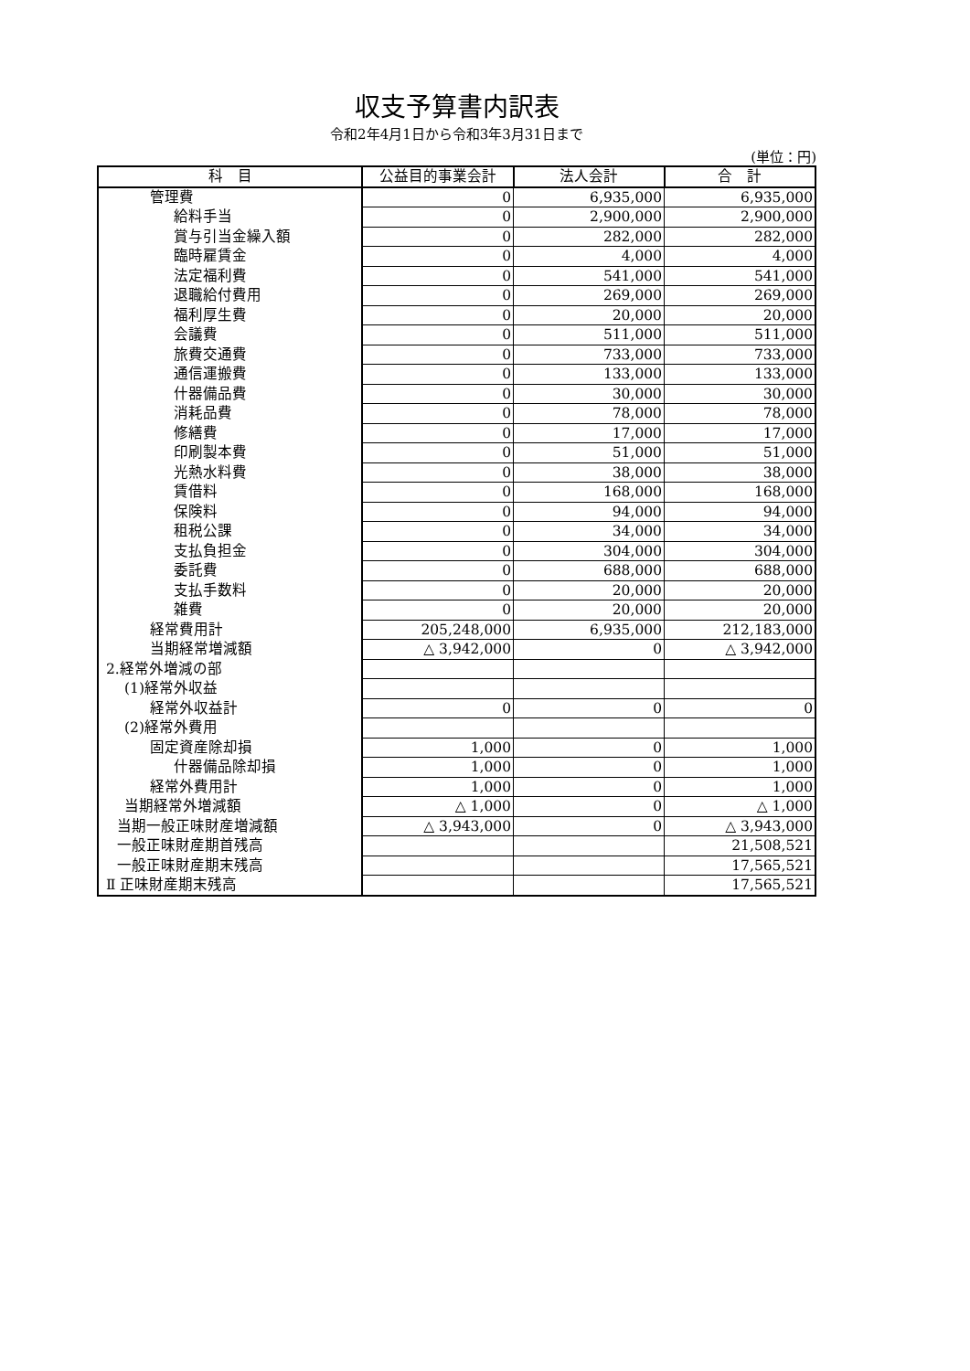収支予算書内訳表
令和2年4月1日から令和3年3月31日まで
(単位：円)
| 科 目 | 公益目的事業会計 | 法人会計 | 合 計 |
| --- | --- | --- | --- |
| 管理費 | 0 | 6,935,000 | 6,935,000 |
| 給料手当 | 0 | 2,900,000 | 2,900,000 |
| 賞与引当金繰入額 | 0 | 282,000 | 282,000 |
| 臨時雇賃金 | 0 | 4,000 | 4,000 |
| 法定福利費 | 0 | 541,000 | 541,000 |
| 退職給付費用 | 0 | 269,000 | 269,000 |
| 福利厚生費 | 0 | 20,000 | 20,000 |
| 会議費 | 0 | 511,000 | 511,000 |
| 旅費交通費 | 0 | 733,000 | 733,000 |
| 通信運搬費 | 0 | 133,000 | 133,000 |
| 什器備品費 | 0 | 30,000 | 30,000 |
| 消耗品費 | 0 | 78,000 | 78,000 |
| 修繕費 | 0 | 17,000 | 17,000 |
| 印刷製本費 | 0 | 51,000 | 51,000 |
| 光熱水料費 | 0 | 38,000 | 38,000 |
| 賃借料 | 0 | 168,000 | 168,000 |
| 保険料 | 0 | 94,000 | 94,000 |
| 租税公課 | 0 | 34,000 | 34,000 |
| 支払負担金 | 0 | 304,000 | 304,000 |
| 委託費 | 0 | 688,000 | 688,000 |
| 支払手数料 | 0 | 20,000 | 20,000 |
| 雑費 | 0 | 20,000 | 20,000 |
| 経常費用計 | 205,248,000 | 6,935,000 | 212,183,000 |
| 当期経常増減額 | △ 3,942,000 | 0 | △ 3,942,000 |
| 2.経常外増減の部 | | | |
| (1)経常外収益 | | | |
| 経常外収益計 | 0 | 0 | 0 |
| (2)経常外費用 | | | |
| 固定資産除却損 | 1,000 | 0 | 1,000 |
| 什器備品除却損 | 1,000 | 0 | 1,000 |
| 経常外費用計 | 1,000 | 0 | 1,000 |
| 当期経常外増減額 | △ 1,000 | 0 | △ 1,000 |
| 当期一般正味財産増減額 | △ 3,943,000 | 0 | △ 3,943,000 |
| 一般正味財産期首残高 | | | 21,508,521 |
| 一般正味財産期末残高 | | | 17,565,521 |
| Ⅱ 正味財産期末残高 | | | 17,565,521 |